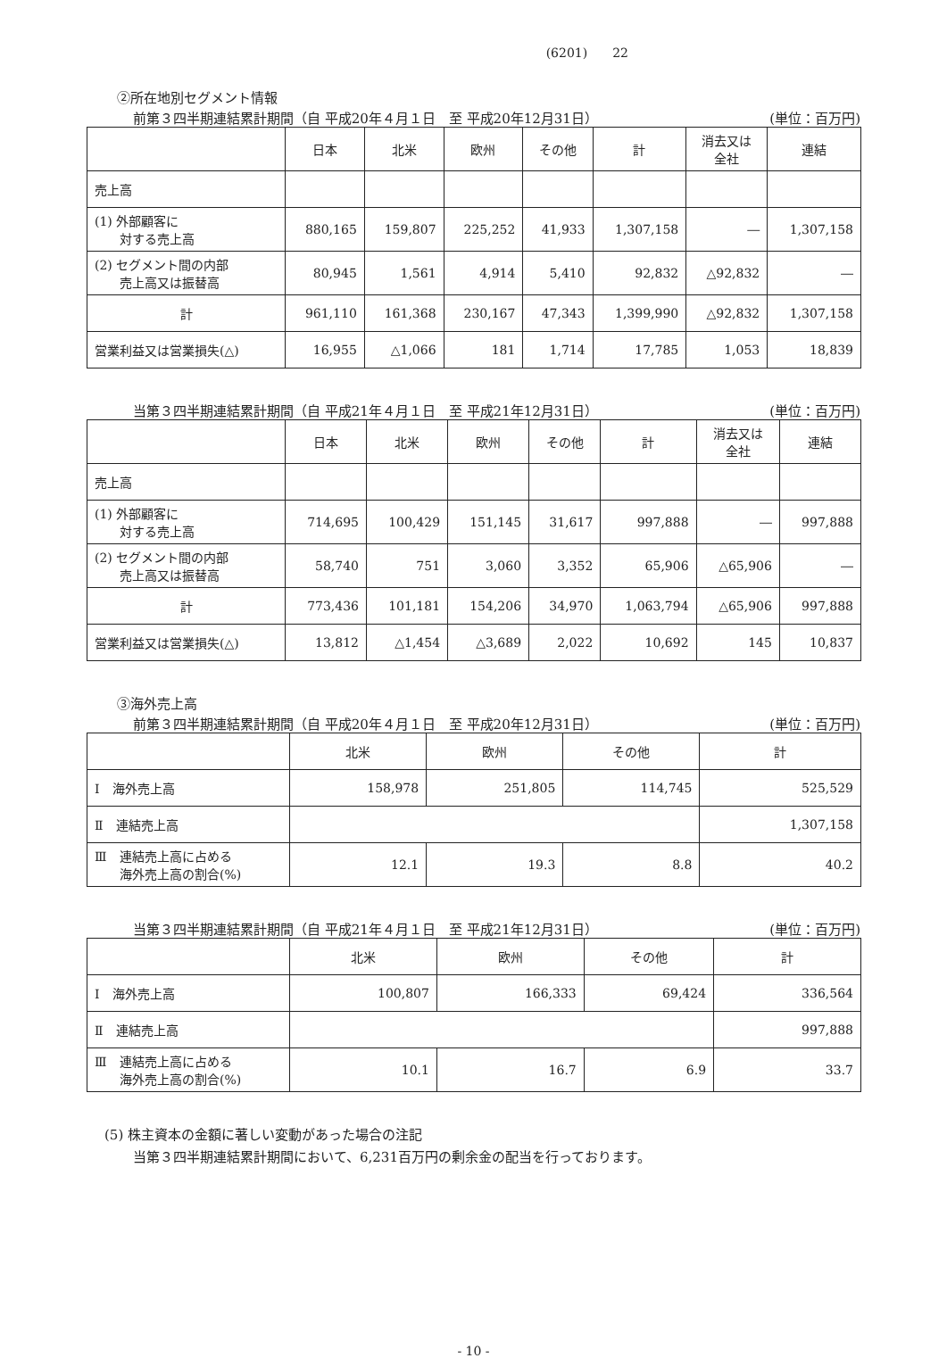(6201)　　22
②所在地別セグメント情報
前第３四半期連結累計期間（自 平成20年４月１日　至 平成20年12月31日） (単位：百万円)
| | 日本 | 北米 | 欧州 | その他 | 計 | 消去又は 全社 | 連結 |
| --- | --- | --- | --- | --- | --- | --- | --- |
| 売上高 | | | | | | | |
| (1) 外部顧客に 対する売上高 | 880,165 | 159,807 | 225,252 | 41,933 | 1,307,158 | ― | 1,307,158 |
| (2) セグメント間の内部 売上高又は振替高 | 80,945 | 1,561 | 4,914 | 5,410 | 92,832 | △92,832 | ― |
| 計 | 961,110 | 161,368 | 230,167 | 47,343 | 1,399,990 | △92,832 | 1,307,158 |
| 営業利益又は営業損失(△) | 16,955 | △1,066 | 181 | 1,714 | 17,785 | 1,053 | 18,839 |
当第３四半期連結累計期間（自 平成21年４月１日　至 平成21年12月31日） (単位：百万円)
| | 日本 | 北米 | 欧州 | その他 | 計 | 消去又は 全社 | 連結 |
| --- | --- | --- | --- | --- | --- | --- | --- |
| 売上高 | | | | | | | |
| (1) 外部顧客に 対する売上高 | 714,695 | 100,429 | 151,145 | 31,617 | 997,888 | ― | 997,888 |
| (2) セグメント間の内部 売上高又は振替高 | 58,740 | 751 | 3,060 | 3,352 | 65,906 | △65,906 | ― |
| 計 | 773,436 | 101,181 | 154,206 | 34,970 | 1,063,794 | △65,906 | 997,888 |
| 営業利益又は営業損失(△) | 13,812 | △1,454 | △3,689 | 2,022 | 10,692 | 145 | 10,837 |
③海外売上高
前第３四半期連結累計期間（自 平成20年４月１日　至 平成20年12月31日） (単位：百万円)
| | 北米 | 欧州 | その他 | 計 |
| --- | --- | --- | --- | --- |
| Ⅰ 海外売上高 | 158,978 | 251,805 | 114,745 | 525,529 |
| Ⅱ 連結売上高 | | | | 1,307,158 |
| Ⅲ 連結売上高に占める 海外売上高の割合(%) | 12.1 | 19.3 | 8.8 | 40.2 |
当第３四半期連結累計期間（自 平成21年４月１日　至 平成21年12月31日） (単位：百万円)
| | 北米 | 欧州 | その他 | 計 |
| --- | --- | --- | --- | --- |
| Ⅰ 海外売上高 | 100,807 | 166,333 | 69,424 | 336,564 |
| Ⅱ 連結売上高 | | | | 997,888 |
| Ⅲ 連結売上高に占める 海外売上高の割合(%) | 10.1 | 16.7 | 6.9 | 33.7 |
(5) 株主資本の金額に著しい変動があった場合の注記
当第３四半期連結累計期間において、6,231百万円の剰余金の配当を行っております。
- 10 -